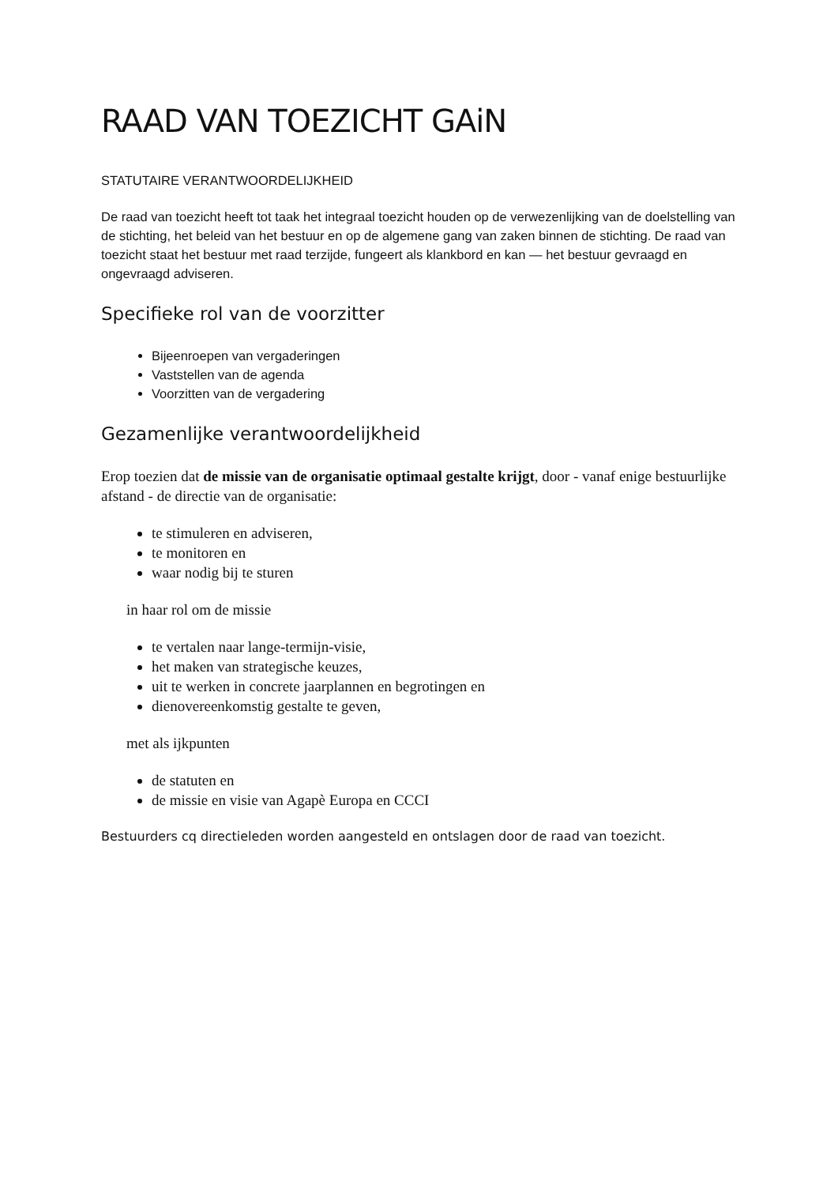RAAD VAN TOEZICHT GAiN
STATUTAIRE VERANTWOORDELIJKHEID
De raad van toezicht heeft tot taak het integraal toezicht houden op de verwezenlijking van de doelstelling van de stichting, het beleid van het bestuur en op de algemene gang van zaken binnen de stichting. De raad van toezicht staat het bestuur met raad terzijde, fungeert als klankbord en kan — het bestuur gevraagd en ongevraagd adviseren.
Specifieke rol van de voorzitter
Bijeenroepen van vergaderingen
Vaststellen van de agenda
Voorzitten van de vergadering
Gezamenlijke verantwoordelijkheid
Erop toezien dat de missie van de organisatie optimaal gestalte krijgt, door - vanaf enige bestuurlijke afstand - de directie van de organisatie:
te stimuleren en adviseren,
te monitoren en
waar nodig bij te sturen
in haar rol om de missie
te vertalen naar lange-termijn-visie,
het maken van strategische keuzes,
uit te werken in concrete jaarplannen en begrotingen en
dienovereenkomstig gestalte te geven,
met als ijkpunten
de statuten en
de missie en visie van Agapè Europa en CCCI
Bestuurders cq directieleden worden aangesteld en ontslagen door de raad van toezicht.